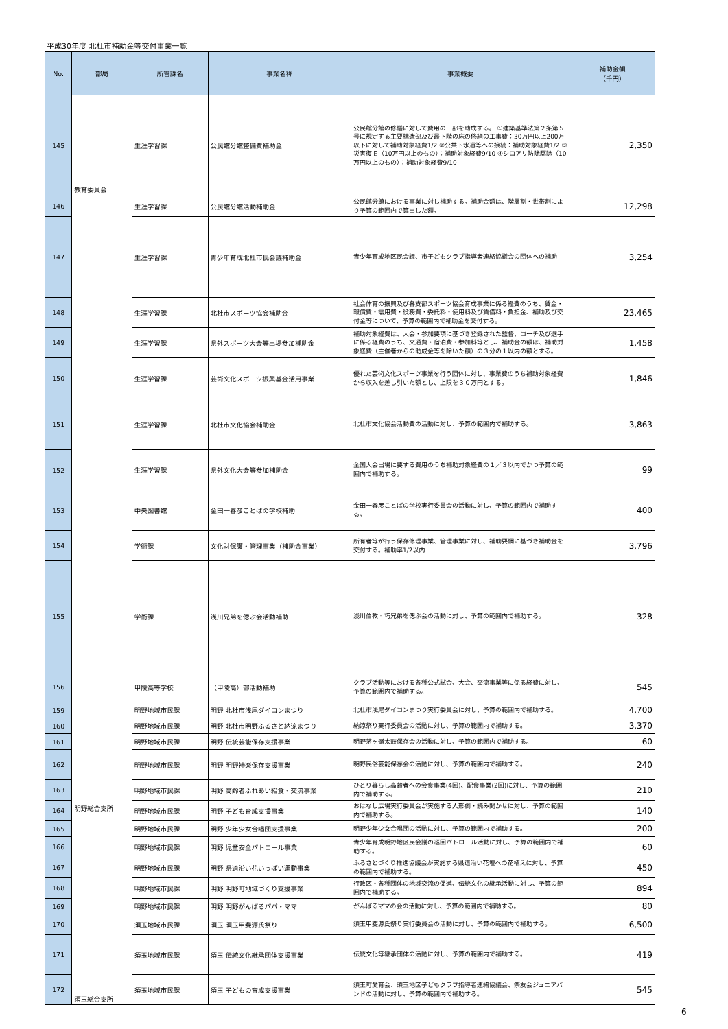平成30年度 北杜市補助金等交付事業一覧
| No. | 部局 | 所管課名 | 事業名称 | 事業概要 | 補助金額 （千円） |
| --- | --- | --- | --- | --- | --- |
| 145 | 教育委員会 | 生涯学習課 | 公民館分館整備費補助金 | 公民館分館の修繕に対して費用の一部を助成する。 ①建築基準法第２条第５号に規定する主要構造部及び最下階の床の修繕の工事費：30万円以上200万以下に対して補助対象経費1/2 ②公共下水道等への接続：補助対象経費1/2 ③災害復旧（10万円以上のもの）：補助対象経費9/10 ④シロアリ防除駆除（10万円以上のもの）：補助対象経費9/10 | 2,350 |
| 146 | | 生涯学習課 | 公民館分館活動補助金 | 公民館分館における事業に対し補助する。補助金額は、階層割・世帯割により予算の範囲内で算出した額。 | 12,298 |
| 147 | | 生涯学習課 | 青少年育成北杜市民会議補助金 | 青少年育成地区民会議、市子どもクラブ指導者連絡協議会の団体への補助 | 3,254 |
| 148 | | 生涯学習課 | 北杜市スポーツ協会補助金 | 社会体育の振興及び各支部スポーツ協会育成事業に係る経費のうち、賃金・報償費・需用費・役務費・委託料・使用料及び賃借料・負担金、補助及び交付金等について、予算の範囲内で補助金を交付する。 | 23,465 |
| 149 | | 生涯学習課 | 県外スポーツ大会等出場参加補助金 | 補助対象経費は、大会・参加要項に基づき登録された監督、コーチ及び選手に係る経費のうち、交通費・宿泊費・参加料等とし、補助金の額は、補助対象経費（主催者からの助成金等を除いた額）の３分の１以内の額とする。 | 1,458 |
| 150 | | 生涯学習課 | 芸術文化スポーツ振興基金活用事業 | 優れた芸術文化スポーツ事業を行う団体に対し、事業費のうち補助対象経費から収入を差し引いた額とし、上限を３０万円とする。 | 1,846 |
| 151 | | 生涯学習課 | 北杜市文化協会補助金 | 北杜市文化協会活動費の活動に対し、予算の範囲内で補助する。 | 3,863 |
| 152 | | 生涯学習課 | 県外文化大会等参加補助金 | 全国大会出場に要する費用のうち補助対象経費の１／３以内でかつ予算の範囲内で補助する。 | 99 |
| 153 | | 中央図書館 | 金田一春彦ことばの学校補助 | 金田一春彦ことばの学校実行委員会の活動に対し、予算の範囲内で補助する。 | 400 |
| 154 | | 学術課 | 文化財保護・管理事業（補助金事業） | 所有者等が行う保存修理事業、管理事業に対し、補助要綱に基づき補助金を交付する。補助率1/2以内 | 3,796 |
| 155 | | 学術課 | 浅川兄弟を偲ぶ会活動補助 | 浅川伯教・巧兄弟を偲ぶ会の活動に対し、予算の範囲内で補助する。 | 328 |
| 156 | | 甲陵高等学校 | （甲陵高）部活動補助 | クラブ活動等における各種公式試合、大会、交流事業等に係る経費に対し、予算の範囲内で補助する。 | 545 |
| 159 | 明野総合支所 | 明野地域市民課 | 明野 北杜市浅尾ダイコンまつり | 北杜市浅尾ダイコンまつり実行委員会に対し、予算の範囲内で補助する。 | 4,700 |
| 160 | | 明野地域市民課 | 明野 北杜市明野ふるさと納涼まつり | 納涼祭り実行委員会の活動に対し、予算の範囲内で補助する。 | 3,370 |
| 161 | | 明野地域市民課 | 明野 伝統芸能保存支援事業 | 明野茅ヶ嶺太鼓保存会の活動に対し、予算の範囲内で補助する。 | 60 |
| 162 | | 明野地域市民課 | 明野 明野神楽保存支援事業 | 明野民俗芸能保存会の活動に対し、予算の範囲内で補助する。 | 240 |
| 163 | | 明野地域市民課 | 明野 高齢者ふれあい給食・交流事業 | ひとり暮らし高齢者への会食事業(4回)、配食事業(2回)に対し、予算の範囲内で補助する。 | 210 |
| 164 | | 明野地域市民課 | 明野 子ども育成支援事業 | おはなし広場実行委員会が実施する人形劇・読み聞かせに対し、予算の範囲内で補助する。 | 140 |
| 165 | | 明野地域市民課 | 明野 少年少女合唱団支援事業 | 明野少年少女合唱団の活動に対し、予算の範囲内で補助する。 | 200 |
| 166 | | 明野地域市民課 | 明野 児童安全パトロール事業 | 青少年育成明野地区民会議の巡回パトロール活動に対し、予算の範囲内で補助する。 | 60 |
| 167 | | 明野地域市民課 | 明野 県道沿い花いっぱい運動事業 | ふるさとづくり推進協議会が実施する県道沿い花壇への花植えに対し、予算の範囲内で補助する。 | 450 |
| 168 | | 明野地域市民課 | 明野 明野町地域づくり支援事業 | 行政区・各種団体の地域交流の促進、伝統文化の継承活動に対し、予算の範囲内で補助する。 | 894 |
| 169 | | 明野地域市民課 | 明野 明野がんばるパパ・ママ | がんばるママの会の活動に対し、予算の範囲内で補助する。 | 80 |
| 170 | 須玉総合支所 | 須玉地域市民課 | 須玉 須玉甲斐源氏祭り | 須玉甲斐源氏祭り実行委員会の活動に対し、予算の範囲内で補助する。 | 6,500 |
| 171 | | 須玉地域市民課 | 須玉 伝統文化継承団体支援事業 | 伝統文化等継承団体の活動に対し、予算の範囲内で補助する。 | 419 |
| 172 | | 須玉地域市民課 | 須玉 子どもの育成支援事業 | 須玉町愛育会、須玉地区子どもクラブ指導者連絡協議会、祭友会ジュニアバンドの活動に対し、予算の範囲内で補助する。 | 545 |
6